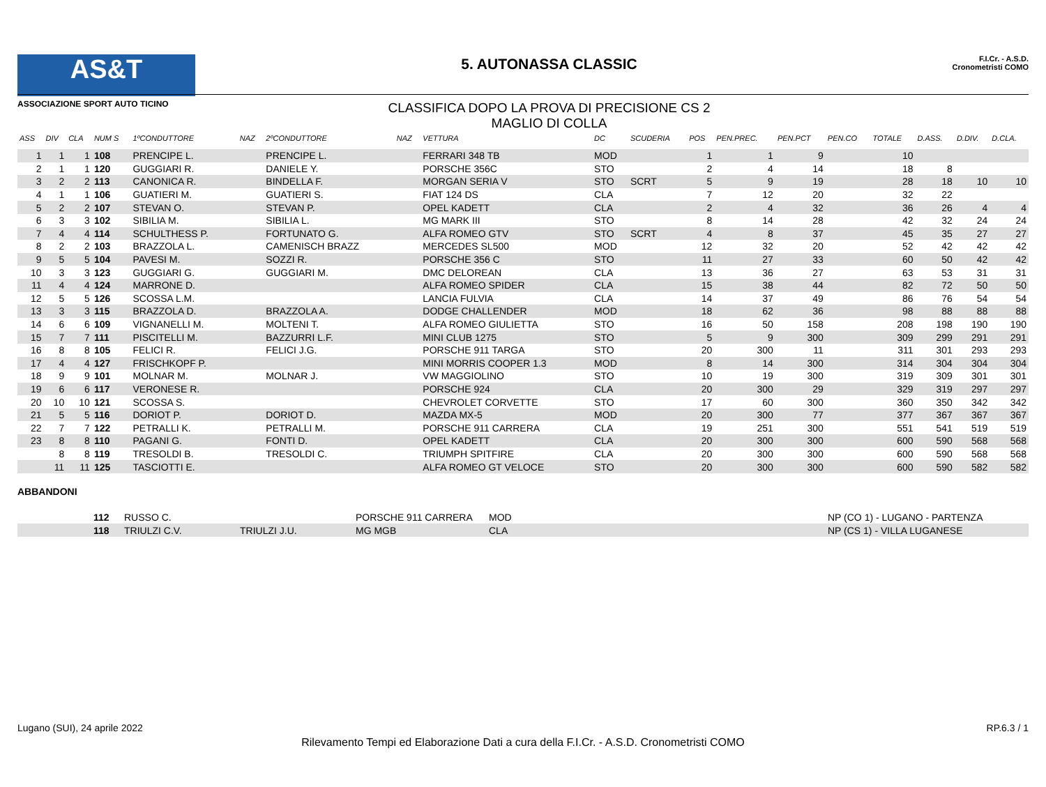AS&T
ASSOCIAZIONE SPORT AUTO TICINO
5. AUTONASSA CLASSIC
CLASSIFICA DOPO LA PROVA DI PRECISIONE CS 2
MAGLIO DI COLLA
F.I.Cr. - A.S.D.
Cronometristi COMO
| ASS | DIV | CLA | NUM S | 1ºCONDUTTORE | NAZ | 2ºCONDUTTORE | NAZ | VETTURA | DC | SCUDERIA | POS | PEN.PREC. | PEN.PCT | PEN.CO | TOTALE | D.ASS. | D.DIV. | D.CLA. |
| --- | --- | --- | --- | --- | --- | --- | --- | --- | --- | --- | --- | --- | --- | --- | --- | --- | --- | --- |
| 1 | 1 | 1 | 108 | PRENCIPE L. | | PRENCIPE L. | | FERRARI 348 TB | MOD | | 1 | 1 | 9 | | 10 | | | |
| 2 | 1 | 1 | 120 | GUGGIARI R. | | DANIELE Y. | | PORSCHE 356C | STO | | 2 | 4 | 14 | | 18 | 8 | | |
| 3 | 2 | 2 | 113 | CANONICA R. | | BINDELLA F. | | MORGAN SERIA V | STO | SCRT | 5 | 9 | 19 | | 28 | 18 | 10 | 10 |
| 4 | 1 | 1 | 106 | GUATIERI M. | | GUATIERI S. | | FIAT 124 DS | CLA | | 7 | 12 | 20 | | 32 | 22 | | |
| 5 | 2 | 2 | 107 | STEVAN O. | | STEVAN P. | | OPEL KADETT | CLA | | 2 | 4 | 32 | | 36 | 26 | 4 | 4 |
| 6 | 3 | 3 | 102 | SIBILIA M. | | SIBILIA L. | | MG MARK III | STO | | 8 | 14 | 28 | | 42 | 32 | 24 | 24 |
| 7 | 4 | 4 | 114 | SCHULTHESS P. | | FORTUNATO G. | | ALFA ROMEO GTV | STO | SCRT | 4 | 8 | 37 | | 45 | 35 | 27 | 27 |
| 8 | 2 | 2 | 103 | BRAZZOLA L. | | CAMENISCH BRAZZ | | MERCEDES SL500 | MOD | | 12 | 32 | 20 | | 52 | 42 | 42 | 42 |
| 9 | 5 | 5 | 104 | PAVESI M. | | SOZZI R. | | PORSCHE 356 C | STO | | 11 | 27 | 33 | | 60 | 50 | 42 | 42 |
| 10 | 3 | 3 | 123 | GUGGIARI G. | | GUGGIARI M. | | DMC DELOREAN | CLA | | 13 | 36 | 27 | | 63 | 53 | 31 | 31 |
| 11 | 4 | 4 | 124 | MARRONE D. | | | | ALFA ROMEO SPIDER | CLA | | 15 | 38 | 44 | | 82 | 72 | 50 | 50 |
| 12 | 5 | 5 | 126 | SCOSSA L.M. | | | | LANCIA FULVIA | CLA | | 14 | 37 | 49 | | 86 | 76 | 54 | 54 |
| 13 | 3 | 3 | 115 | BRAZZOLA D. | | BRAZZOLA A. | | DODGE CHALLENDER | MOD | | 18 | 62 | 36 | | 98 | 88 | 88 | 88 |
| 14 | 6 | 6 | 109 | VIGNANELLI M. | | MOLTENI T. | | ALFA ROMEO GIULIETTA | STO | | 16 | 50 | 158 | | 208 | 198 | 190 | 190 |
| 15 | 7 | 7 | 111 | PISCITELLI M. | | BAZZURRI L.F. | | MINI CLUB 1275 | STO | | 5 | 9 | 300 | | 309 | 299 | 291 | 291 |
| 16 | 8 | 8 | 105 | FELICI R. | | FELICI J.G. | | PORSCHE 911 TARGA | STO | | 20 | 300 | 11 | | 311 | 301 | 293 | 293 |
| 17 | 4 | 4 | 127 | FRISCHKOPF P. | | | | MINI MORRIS COOPER 1.3 | MOD | | 8 | 14 | 300 | | 314 | 304 | 304 | 304 |
| 18 | 9 | 9 | 101 | MOLNAR M. | | MOLNAR J. | | VW MAGGIOLINO | STO | | 10 | 19 | 300 | | 319 | 309 | 301 | 301 |
| 19 | 6 | 6 | 117 | VERONESE R. | | | | PORSCHE 924 | CLA | | 20 | 300 | 29 | | 329 | 319 | 297 | 297 |
| 20 | 10 | 10 | 121 | SCOSSA S. | | | | CHEVROLET CORVETTE | STO | | 17 | 60 | 300 | | 360 | 350 | 342 | 342 |
| 21 | 5 | 5 | 116 | DORIOT P. | | DORIOT D. | | MAZDA MX-5 | MOD | | 20 | 300 | 77 | | 377 | 367 | 367 | 367 |
| 22 | 7 | 7 | 122 | PETRALLI K. | | PETRALLI M. | | PORSCHE 911 CARRERA | CLA | | 19 | 251 | 300 | | 551 | 541 | 519 | 519 |
| 23 | 8 | 8 | 110 | PAGANI G. | | FONTI D. | | OPEL KADETT | CLA | | 20 | 300 | 300 | | 600 | 590 | 568 | 568 |
| | 8 | 8 | 119 | TRESOLDI B. | | TRESOLDI C. | | TRIUMPH SPITFIRE | CLA | | 20 | 300 | 300 | | 600 | 590 | 568 | 568 |
| | 11 | 11 | 125 | TASCIOTTI E. | | | | ALFA ROMEO GT VELOCE | STO | | 20 | 300 | 300 | | 600 | 590 | 582 | 582 |
ABBANDONI
| | 112 | RUSSO C. | | PORSCHE 911 CARRERA | MOD | NP (CO 1) - LUGANO - PARTENZA |
| | 118 | TRIULZI C.V. | TRIULZI J.U. | MG MGB | CLA | NP (CS 1) - VILLA LUGANESE |
Lugano (SUI), 24 aprile 2022 RP.6.3 / 1
Rilevamento Tempi ed Elaborazione Dati a cura della F.I.Cr. - A.S.D. Cronometristi COMO